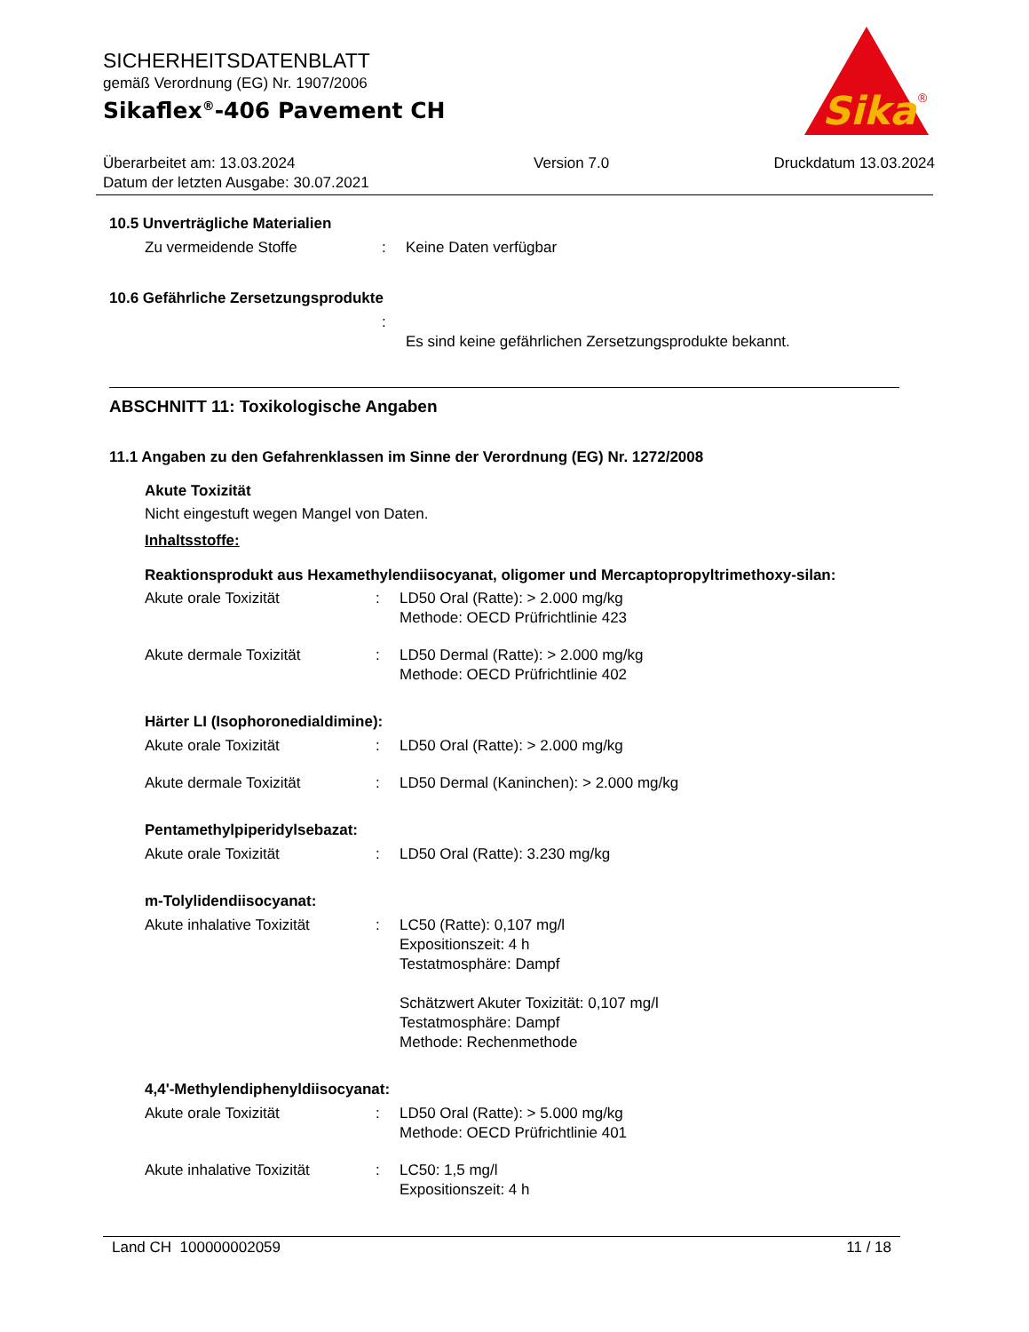SICHERHEITSDATENBLATT
gemäß Verordnung (EG) Nr. 1907/2006
Sikaflex<sup>®</sup>-406 Pavement CH
Sika
®
Überarbeitet am: 13.03.2024
Datum der letzten Ausgabe: 30.07.2021
Version 7.0 Druckdatum 13.03.2024
10.5 Unverträgliche Materialien
Zu vermeidende Stoffe : Keine Daten verfügbar
10.6 Gefährliche Zersetzungsprodukte
:
Es sind keine gefährlichen Zersetzungsprodukte bekannt.
ABSCHNITT 11: Toxikologische Angaben
11.1 Angaben zu den Gefahrenklassen im Sinne der Verordnung (EG) Nr. 1272/2008
Akute Toxizität
Nicht eingestuft wegen Mangel von Daten.
Inhaltsstoffe:
Reaktionsprodukt aus Hexamethylendiisocyanat, oligomer und Mercaptopropyltrimethoxy-silan:
Akute orale Toxizität : LD50 Oral (Ratte): > 2.000 mg/kg
Methode: OECD Prüfrichtlinie 423
Akute dermale Toxizität : LD50 Dermal (Ratte): > 2.000 mg/kg
Methode: OECD Prüfrichtlinie 402
Härter LI (Isophoronedialdimine):
Akute orale Toxizität : LD50 Oral (Ratte): > 2.000 mg/kg
Akute dermale Toxizität : LD50 Dermal (Kaninchen): > 2.000 mg/kg
Pentamethylpiperidylsebazat:
Akute orale Toxizität : LD50 Oral (Ratte): 3.230 mg/kg
m-Tolylidendiisocyanat:
Akute inhalative Toxizität
: LC50 (Ratte): 0,107 mg/l
Expositionszeit: 4 h
Testatmosphäre: Dampf
Schätzwert Akuter Toxizität: 0,107 mg/l
Testatmosphäre: Dampf
Methode: Rechenmethode
4,4'-Methylendiphenyldiisocyanat:
Akute orale Toxizität : LD50 Oral (Ratte): > 5.000 mg/kg
Methode: OECD Prüfrichtlinie 401
Akute inhalative Toxizität
: LC50: 1,5 mg/l
Expositionszeit: 4 h
Land CH 100000002059 11 / 18